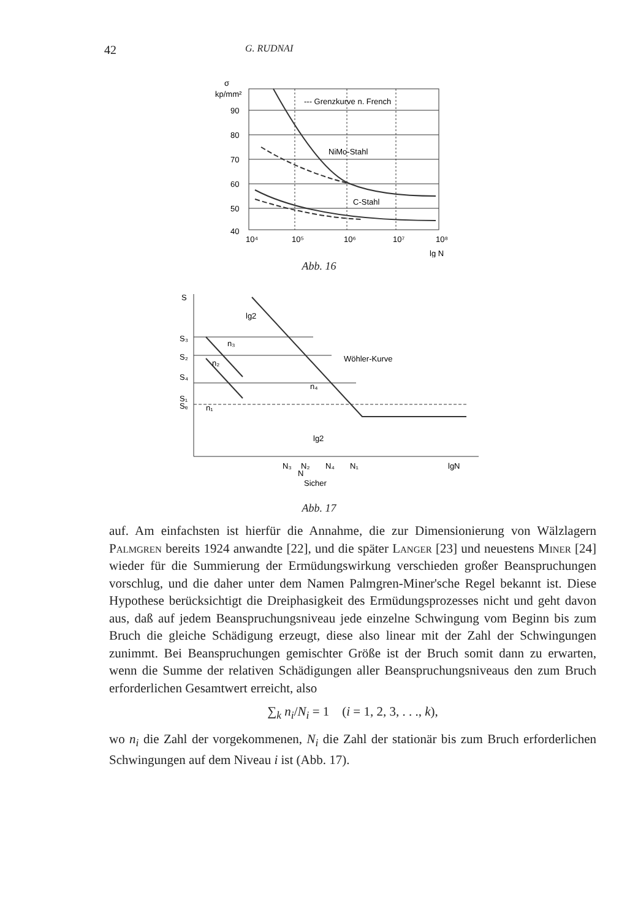42 G. RUDNAI
σ
kp/mm²
90
80
70
60
50
40
--- Grenzkurve n. French
NiMo-Stahl
C-Stahl
10⁴
10⁵
10⁶
10⁷
10⁸
lg N
Abb. 16
S
S₃
S₂
S₄
S₁
Sₑ
lg2
n₃
n₂
n₄
n₁
Wöhler-Kurve
lg2
N₃
N₂
N₄
N₁
lgN
N
Sicher
Abb. 17
auf. Am einfachsten ist hierfür die Annahme, die zur Dimensionierung von Wälzlagern Palmgren bereits 1924 anwandte [22], und die später Langer [23] und neuestens Miner [24] wieder für die Summierung der Ermüdungswirkung verschieden großer Beanspruchungen vorschlug, und die daher unter dem Namen Palmgren-Miner'sche Regel bekannt ist. Diese Hypothese berücksichtigt die Dreiphasigkeit des Ermüdungsprozesses nicht und geht davon aus, daß auf jedem Beanspruchungsniveau jede einzelne Schwingung vom Beginn bis zum Bruch die gleiche Schädigung erzeugt, diese also linear mit der Zahl der Schwingungen zunimmt. Bei Beanspruchungen gemischter Größe ist der Bruch somit dann zu erwarten, wenn die Summe der relativen Schädigungen aller Beanspruchungsniveaus den zum Bruch erforderlichen Gesamtwert erreicht, also
∑<sub>k</sub> n<sub>i</sub>/N<sub>i</sub> = 1 (i = 1, 2, 3, . . ., k),
wo n<sub>i</sub> die Zahl der vorgekommenen, N<sub>i</sub> die Zahl der stationär bis zum Bruch erforderlichen Schwingungen auf dem Niveau i ist (Abb. 17).